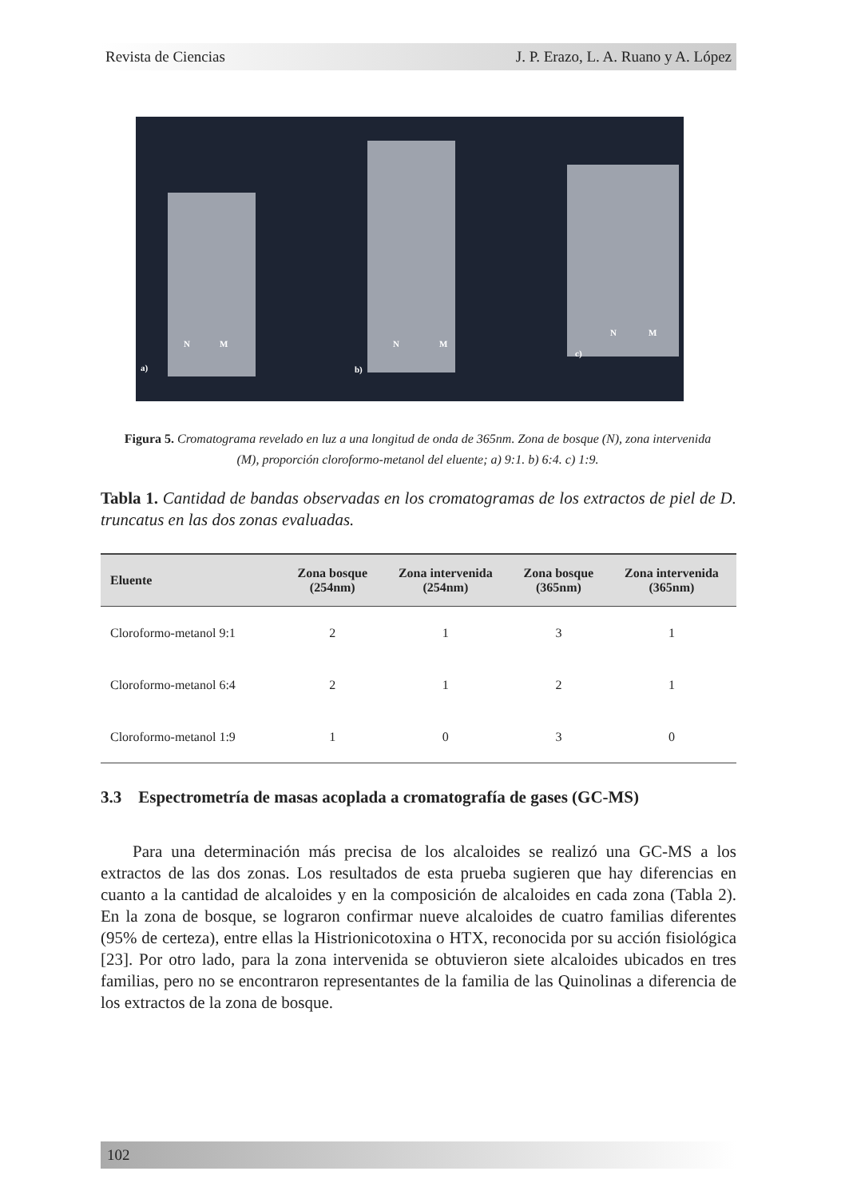Revista de Ciencias J. P. Erazo, L. A. Ruano y A. López
a)
N M
b)
N M
c)
N M
Figura 5. Cromatograma revelado en luz a una longitud de onda de 365nm. Zona de bosque (N), zona intervenida (M), proporción cloroformo-metanol del eluente; a) 9:1. b) 6:4. c) 1:9.
Tabla 1. Cantidad de bandas observadas en los cromatogramas de los extractos de piel de D. truncatus en las dos zonas evaluadas.
| Eluente | Zona bosque (254nm) | Zona intervenida (254nm) | Zona bosque (365nm) | Zona intervenida (365nm) |
| --- | --- | --- | --- | --- |
| Cloroformo-metanol 9:1 | 2 | 1 | 3 | 1 |
| Cloroformo-metanol 6:4 | 2 | 1 | 2 | 1 |
| Cloroformo-metanol 1:9 | 1 | 0 | 3 | 0 |
3.3 Espectrometría de masas acoplada a cromatografía de gases (GC-MS)
Para una determinación más precisa de los alcaloides se realizó una GC-MS a los extractos de las dos zonas. Los resultados de esta prueba sugieren que hay diferencias en cuanto a la cantidad de alcaloides y en la composición de alcaloides en cada zona (Tabla 2). En la zona de bosque, se lograron confirmar nueve alcaloides de cuatro familias diferentes (95% de certeza), entre ellas la Histrionicotoxina o HTX, reconocida por su acción fisiológica [23]. Por otro lado, para la zona intervenida se obtuvieron siete alcaloides ubicados en tres familias, pero no se encontraron representantes de la familia de las Quinolinas a diferencia de los extractos de la zona de bosque.
102